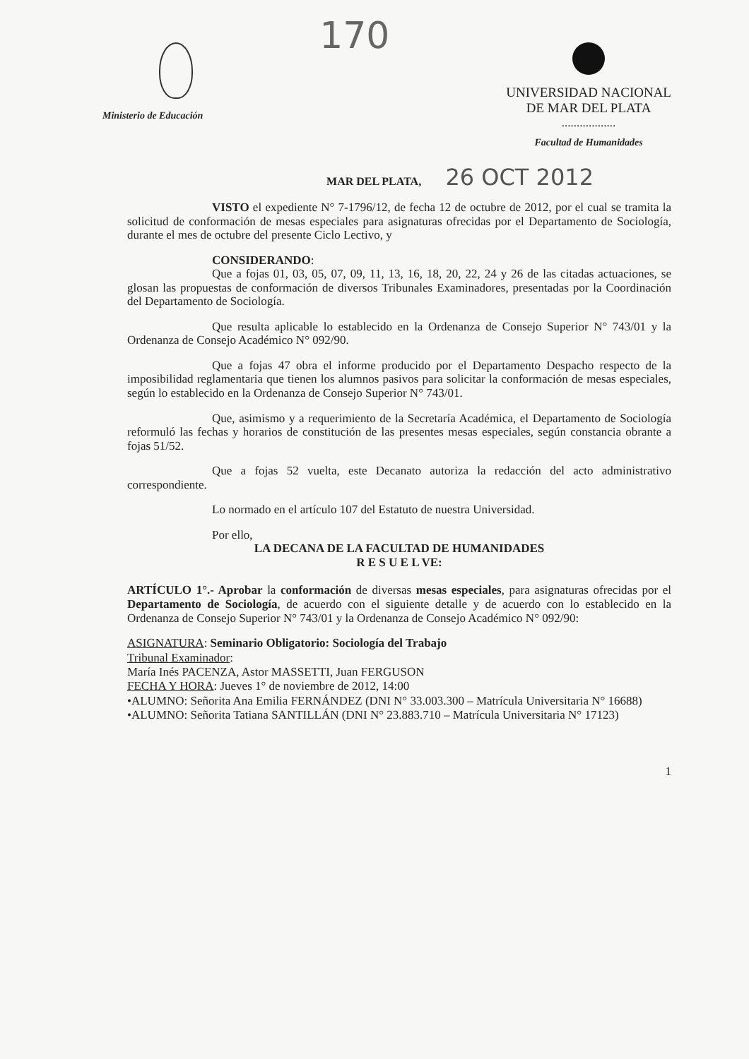Ministerio de Educación
170
UNIVERSIDAD NACIONAL
DE MAR DEL PLATA
..................
Facultad de Humanidades
MAR DEL PLATA, 26 OCT 2012
VISTO el expediente N° 7-1796/12, de fecha 12 de octubre de 2012, por el cual se tramita la solicitud de conformación de mesas especiales para asignaturas ofrecidas por el Departamento de Sociología, durante el mes de octubre del presente Ciclo Lectivo, y
CONSIDERANDO:
Que a fojas 01, 03, 05, 07, 09, 11, 13, 16, 18, 20, 22, 24 y 26 de las citadas actuaciones, se glosan las propuestas de conformación de diversos Tribunales Examinadores, presentadas por la Coordinación del Departamento de Sociología.
Que resulta aplicable lo establecido en la Ordenanza de Consejo Superior N° 743/01 y la Ordenanza de Consejo Académico N° 092/90.
Que a fojas 47 obra el informe producido por el Departamento Despacho respecto de la imposibilidad reglamentaria que tienen los alumnos pasivos para solicitar la conformación de mesas especiales, según lo establecido en la Ordenanza de Consejo Superior N° 743/01.
Que, asimismo y a requerimiento de la Secretaría Académica, el Departamento de Sociología reformuló las fechas y horarios de constitución de las presentes mesas especiales, según constancia obrante a fojas 51/52.
Que a fojas 52 vuelta, este Decanato autoriza la redacción del acto administrativo correspondiente.
Lo normado en el artículo 107 del Estatuto de nuestra Universidad.
Por ello,
LA DECANA DE LA FACULTAD DE HUMANIDADES
R E S U E L VE:
ARTÍCULO 1°.- Aprobar la conformación de diversas mesas especiales, para asignaturas ofrecidas por el Departamento de Sociología, de acuerdo con el siguiente detalle y de acuerdo con lo establecido en la Ordenanza de Consejo Superior N° 743/01 y la Ordenanza de Consejo Académico N° 092/90:
ASIGNATURA: Seminario Obligatorio: Sociología del Trabajo
Tribunal Examinador:
María Inés PACENZA, Astor MASSETTI, Juan FERGUSON
FECHA Y HORA: Jueves 1° de noviembre de 2012, 14:00
•ALUMNO: Señorita Ana Emilia FERNÁNDEZ (DNI N° 33.003.300 – Matrícula Universitaria N° 16688)
•ALUMNO: Señorita Tatiana SANTILLÁN (DNI N° 23.883.710 – Matrícula Universitaria N° 17123)
1